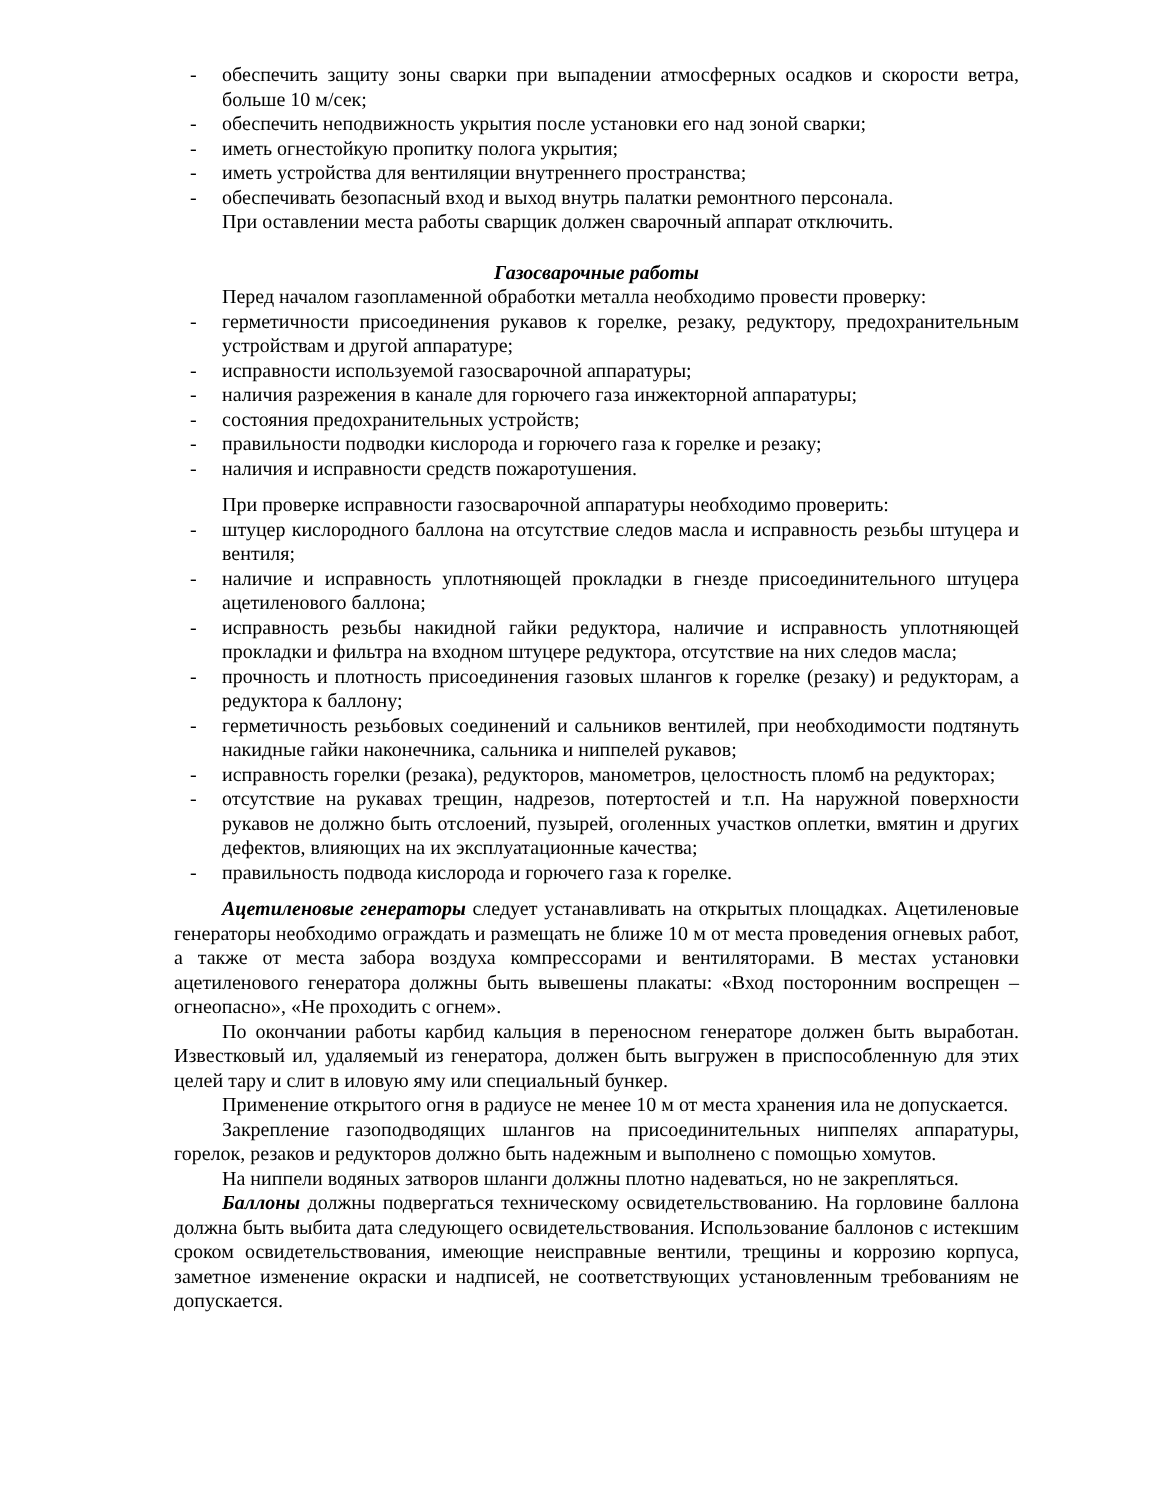- обеспечить защиту зоны сварки при выпадении атмосферных осадков и скорости ветра, больше 10 м/сек;
- обеспечить неподвижность укрытия после установки его над зоной сварки;
- иметь огнестойкую пропитку полога укрытия;
- иметь устройства для вентиляции внутреннего пространства;
- обеспечивать безопасный вход и выход внутрь палатки ремонтного персонала.
При оставлении места работы сварщик должен сварочный аппарат отключить.
Газосварочные работы
Перед началом газопламенной обработки металла необходимо провести проверку:
- герметичности присоединения рукавов к горелке, резаку, редуктору, предохранительным устройствам и другой аппаратуре;
- исправности используемой газосварочной аппаратуры;
- наличия разрежения в канале для горючего газа инжекторной аппаратуры;
- состояния предохранительных устройств;
- правильности подводки кислорода и горючего газа к горелке и резаку;
- наличия и исправности средств пожаротушения.
При проверке исправности газосварочной аппаратуры необходимо проверить:
- штуцер кислородного баллона на отсутствие следов масла и исправность резьбы штуцера и вентиля;
- наличие и исправность уплотняющей прокладки в гнезде присоединительного штуцера ацетиленового баллона;
- исправность резьбы накидной гайки редуктора, наличие и исправность уплотняющей прокладки и фильтра на входном штуцере редуктора, отсутствие на них следов масла;
- прочность и плотность присоединения газовых шлангов к горелке (резаку) и редукторам, а редуктора к баллону;
- герметичность резьбовых соединений и сальников вентилей, при необходимости подтянуть накидные гайки наконечника, сальника и ниппелей рукавов;
- исправность горелки (резака), редукторов, манометров, целостность пломб на редукторах;
- отсутствие на рукавах трещин, надрезов, потертостей и т.п. На наружной поверхности рукавов не должно быть отслоений, пузырей, оголенных участков оплетки, вмятин и других дефектов, влияющих на их эксплуатационные качества;
- правильность подвода кислорода и горючего газа к горелке.
Ацетиленовые генераторы следует устанавливать на открытых площадках. Ацетиленовые генераторы необходимо ограждать и размещать не ближе 10 м от места проведения огневых работ, а также от места забора воздуха компрессорами и вентиляторами. В местах установки ацетиленового генератора должны быть вывешены плакаты: «Вход посторонним воспрещен – огнеопасно», «Не проходить с огнем».
По окончании работы карбид кальция в переносном генераторе должен быть выработан. Известковый ил, удаляемый из генератора, должен быть выгружен в приспособленную для этих целей тару и слит в иловую яму или специальный бункер.
Применение открытого огня в радиусе не менее 10 м от места хранения ила не допускается.
Закрепление газоподводящих шлангов на присоединительных ниппелях аппаратуры, горелок, резаков и редукторов должно быть надежным и выполнено с помощью хомутов.
На ниппели водяных затворов шланги должны плотно надеваться, но не закрепляться.
Баллоны должны подвергаться техническому освидетельствованию. На горловине баллона должна быть выбита дата следующего освидетельствования. Использование баллонов с истекшим сроком освидетельствования, имеющие неисправные вентили, трещины и коррозию корпуса, заметное изменение окраски и надписей, не соответствующих установленным требованиям не допускается.